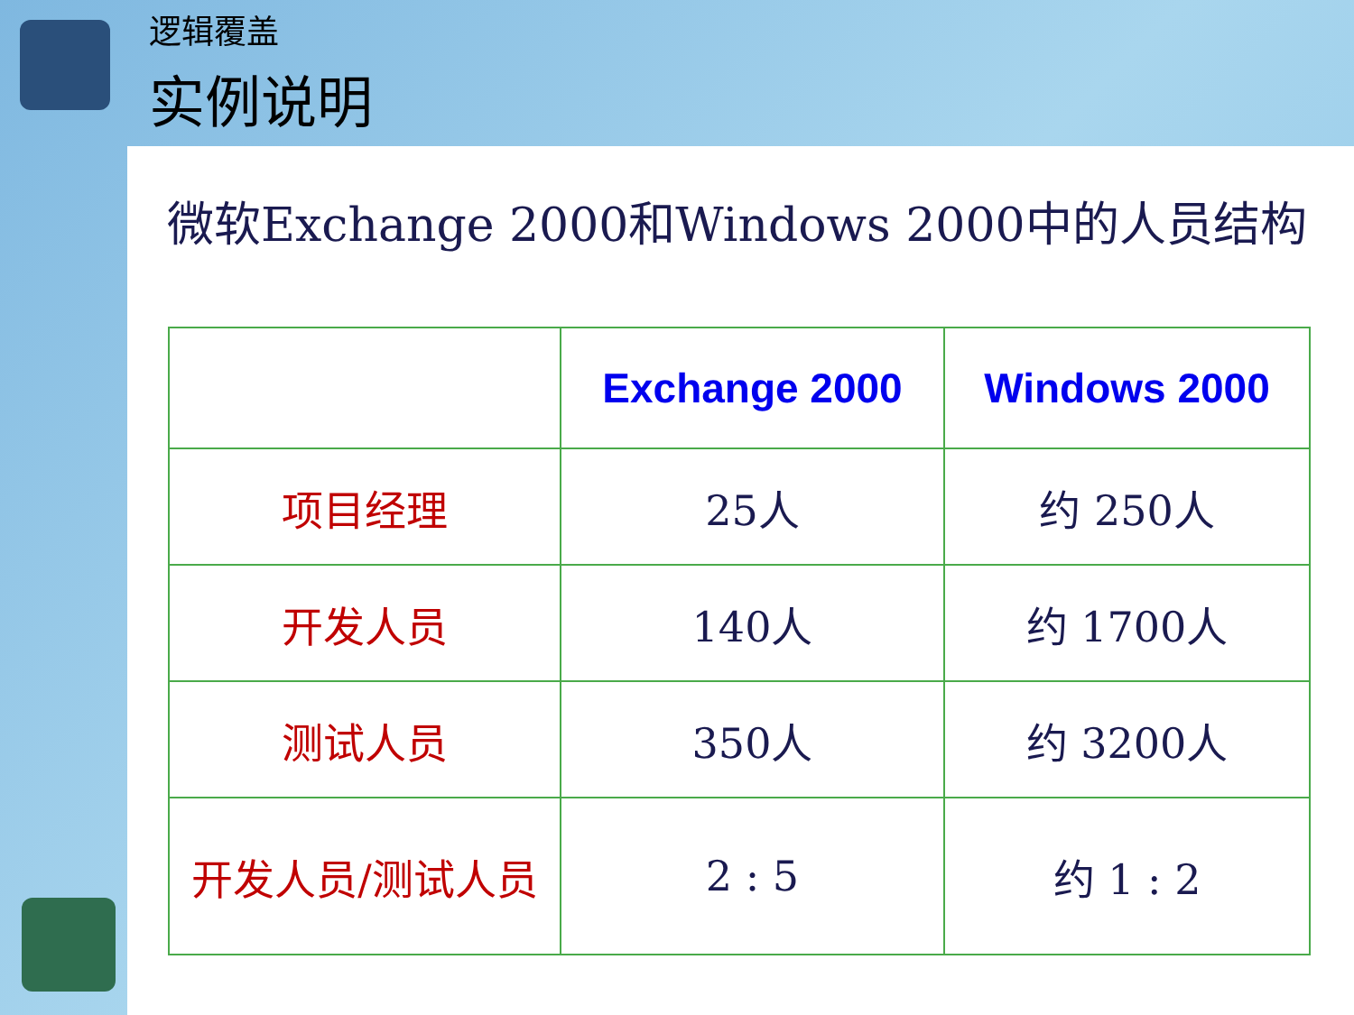逻辑覆盖
实例说明
微软Exchange 2000和Windows 2000中的人员结构
| | Exchange 2000 | Windows 2000 |
| --- | --- | --- |
| 项目经理 | 25人 | 约 250人 |
| 开发人员 | 140人 | 约 1700人 |
| 测试人员 | 350人 | 约 3200人 |
| 开发人员/测试人员 | 2 : 5 | 约 1 : 2 |